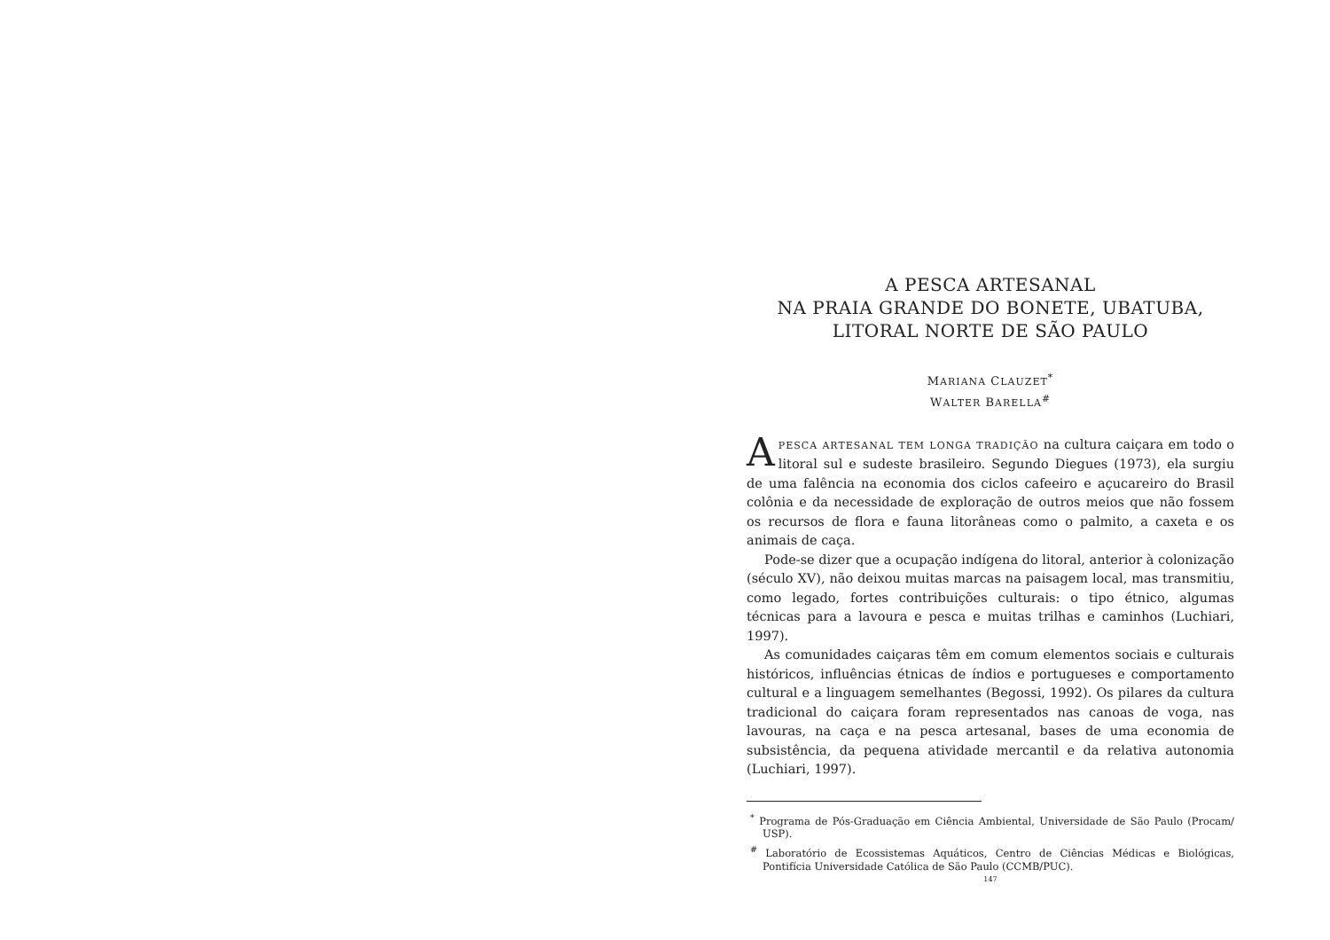A PESCA ARTESANAL
NA PRAIA GRANDE DO BONETE, UBATUBA,
LITORAL NORTE DE SÃO PAULO
MARIANA CLAUZET<sup>*</sup>
WALTER BARELLA<sup>#</sup>
APESCA ARTESANAL TEM LONGA TRADIÇÃO na cultura caiçara em todo o litoral sul e sudeste brasileiro. Segundo Diegues (1973), ela surgiu de uma falência na economia dos ciclos cafeeiro e açucareiro do Brasil colônia e da necessidade de exploração de outros meios que não fossem os recursos de flora e fauna litorâneas como o palmito, a caxeta e os animais de caça.
Pode-se dizer que a ocupação indígena do litoral, anterior à colonização (século XV), não deixou muitas marcas na paisagem local, mas transmitiu, como legado, fortes contribuições culturais: o tipo étnico, algumas técnicas para a lavoura e pesca e muitas trilhas e caminhos (Luchiari, 1997).
As comunidades caiçaras têm em comum elementos sociais e culturais históricos, influências étnicas de índios e portugueses e comportamento cultural e a linguagem semelhantes (Begossi, 1992). Os pilares da cultura tradicional do caiçara foram representados nas canoas de voga, nas lavouras, na caça e na pesca artesanal, bases de uma economia de subsistência, da pequena atividade mercantil e da relativa autonomia (Luchiari, 1997).
<sup>*</sup> Programa de Pós-Graduação em Ciência Ambiental, Universidade de São Paulo (Procam/ USP).
<sup>#</sup> Laboratório de Ecossistemas Aquáticos, Centro de Ciências Médicas e Biológicas, Pontifícia Universidade Católica de São Paulo (CCMB/PUC).
147